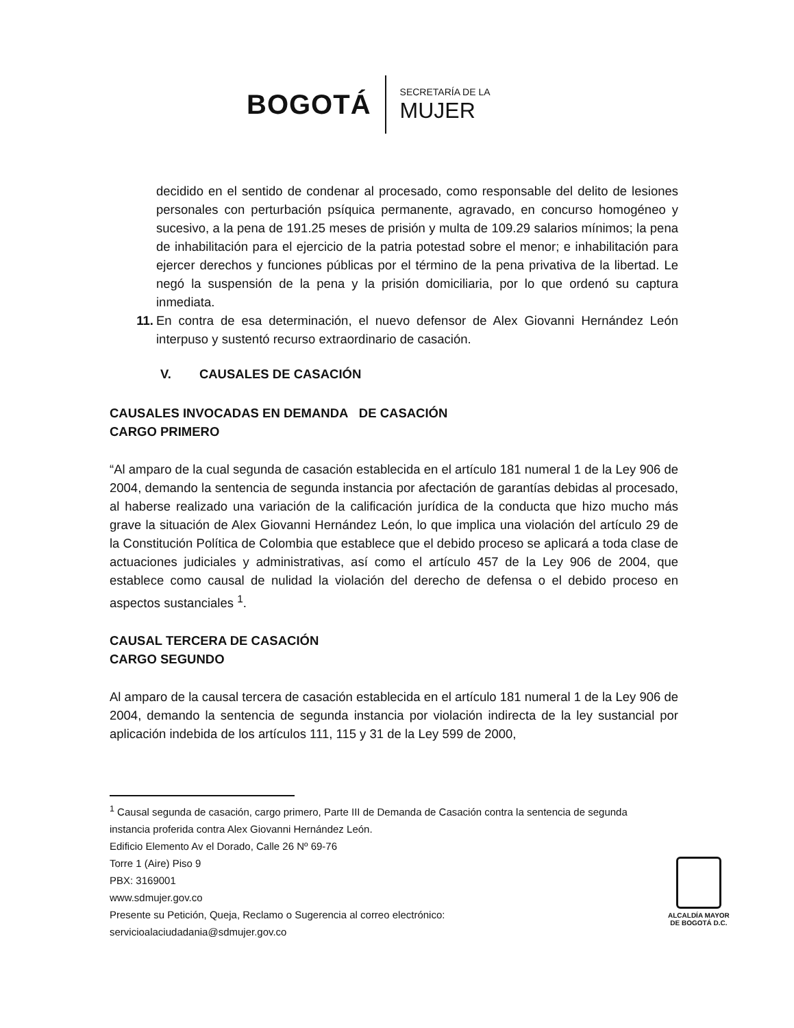BOGOTÁ SECRETARÍA DE LA
MUJER
decidido en el sentido de condenar al procesado, como responsable del delito de lesiones personales con perturbación psíquica permanente, agravado, en concurso homogéneo y sucesivo, a la pena de 191.25 meses de prisión y multa de 109.29 salarios mínimos; la pena de inhabilitación para el ejercicio de la patria potestad sobre el menor; e inhabilitación para ejercer derechos y funciones públicas por el término de la pena privativa de la libertad. Le negó la suspensión de la pena y la prisión domiciliaria, por lo que ordenó su captura inmediata.
11. En contra de esa determinación, el nuevo defensor de Alex Giovanni Hernández León interpuso y sustentó recurso extraordinario de casación.
V. CAUSALES DE CASACIÓN
CAUSALES INVOCADAS EN DEMANDA DE CASACIÓN
CARGO PRIMERO
“Al amparo de la cual segunda de casación establecida en el artículo 181 numeral 1 de la Ley 906 de 2004, demando la sentencia de segunda instancia por afectación de garantías debidas al procesado, al haberse realizado una variación de la calificación jurídica de la conducta que hizo mucho más grave la situación de Alex Giovanni Hernández León, lo que implica una violación del artículo 29 de la Constitución Política de Colombia que establece que el debido proceso se aplicará a toda clase de actuaciones judiciales y administrativas, así como el artículo 457 de la Ley 906 de 2004, que establece como causal de nulidad la violación del derecho de defensa o el debido proceso en aspectos sustanciales <sup>1</sup>.
CAUSAL TERCERA DE CASACIÓN
CARGO SEGUNDO
Al amparo de la causal tercera de casación establecida en el artículo 181 numeral 1 de la Ley 906 de 2004, demando la sentencia de segunda instancia por violación indirecta de la ley sustancial por aplicación indebida de los artículos 111, 115 y 31 de la Ley 599 de 2000,
<sup>1</sup> Causal segunda de casación, cargo primero, Parte III de Demanda de Casación contra la sentencia de segunda instancia proferida contra Alex Giovanni Hernández León.
Edificio Elemento Av el Dorado, Calle 26 Nº 69-76
Torre 1 (Aire) Piso 9
PBX: 3169001
www.sdmujer.gov.co
Presente su Petición, Queja, Reclamo o Sugerencia al correo electrónico:
servicioalaciudadania@sdmujer.gov.co
ALCALDÍA MAYOR
DE BOGOTÁ D.C.